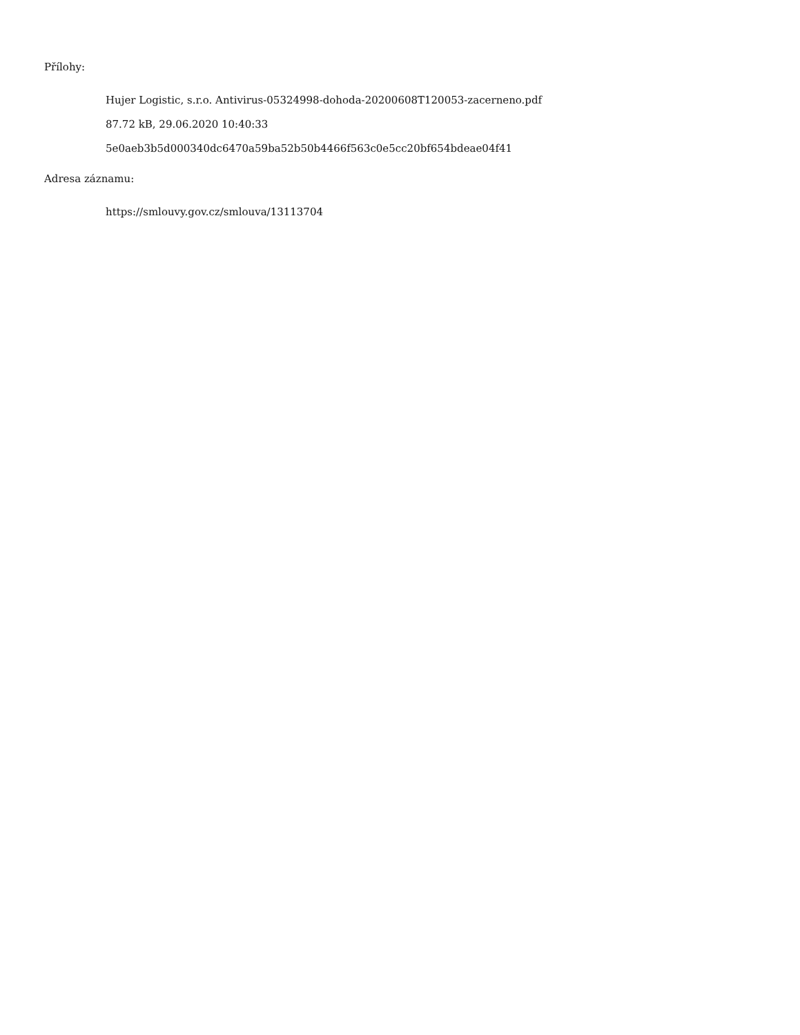Přílohy:
Hujer Logistic, s.r.o. Antivirus-05324998-dohoda-20200608T120053-zacerneno.pdf
87.72 kB, 29.06.2020 10:40:33
5e0aeb3b5d000340dc6470a59ba52b50b4466f563c0e5cc20bf654bdeae04f41
Adresa záznamu:
https://smlouvy.gov.cz/smlouva/13113704